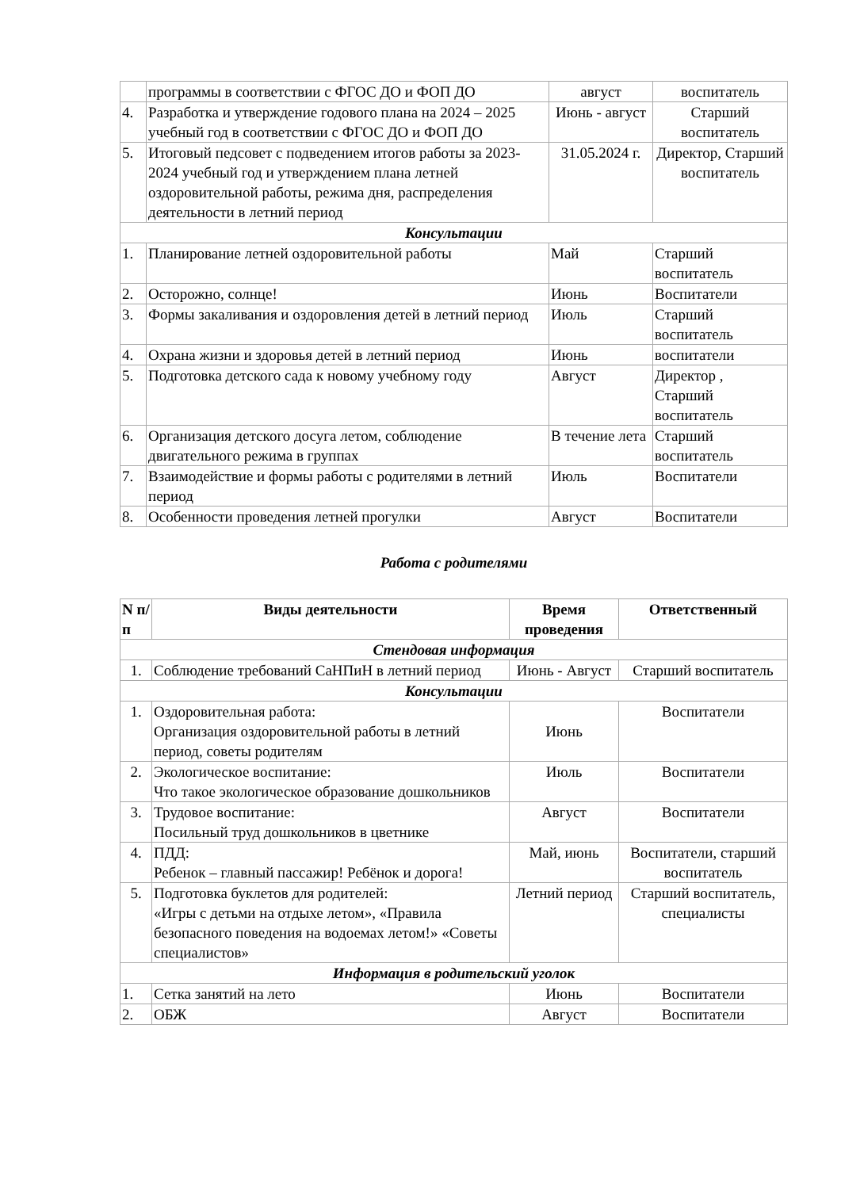| | программы в соответствии с ФГОС ДО и ФОП ДО | август | воспитатель |
| 4. | Разработка и утверждение годового плана на 2024 – 2025 учебный год в соответствии с ФГОС ДО и ФОП ДО | Июнь - август | Старший воспитатель |
| 5. | Итоговый педсовет с подведением итогов работы за 2023-2024 учебный год и утверждением плана летней оздоровительной работы, режима дня, распределения деятельности в летний период | 31.05.2024 г. | Директор, Старший воспитатель |
| Консультации | | | |
| 1. | Планирование летней оздоровительной работы | Май | Старший воспитатель |
| 2. | Осторожно, солнце! | Июнь | Воспитатели |
| 3. | Формы закаливания и оздоровления детей в летний период | Июль | Старший воспитатель |
| 4. | Охрана жизни и здоровья детей в летний период | Июнь | воспитатели |
| 5. | Подготовка детского сада к новому учебному году | Август | Директор , Старший воспитатель |
| 6. | Организация детского досуга летом, соблюдение двигательного режима в группах | В течение лета | Старший воспитатель |
| 7. | Взаимодействие и формы работы с родителями в летний период | Июль | Воспитатели |
| 8. | Особенности проведения летней прогулки | Август | Воспитатели |
Работа с родителями
| N п/п | Виды деятельности | Время проведения | Ответственный |
| --- | --- | --- | --- |
| Стендовая информация | | | |
| 1. | Соблюдение требований СаНПиН в летний период | Июнь - Август | Старший воспитатель |
| Консультации | | | |
| 1. | Оздоровительная работа: Организация оздоровительной работы в летний период, советы родителям | Июнь | Воспитатели |
| 2. | Экологическое воспитание: Что такое экологическое образование дошкольников | Июль | Воспитатели |
| 3. | Трудовое воспитание: Посильный труд дошкольников в цветнике | Август | Воспитатели |
| 4. | ПДД: Ребенок – главный пассажир! Ребёнок и дорога! | Май, июнь | Воспитатели, старший воспитатель |
| 5. | Подготовка буклетов для родителей: «Игры с детьми на отдыхе летом», «Правила безопасного поведения на водоемах летом!» «Советы специалистов» | Летний период | Старший воспитатель, специалисты |
| Информация в родительский уголок | | | |
| 1. | Сетка занятий на лето | Июнь | Воспитатели |
| 2. | ОБЖ | Август | Воспитатели |